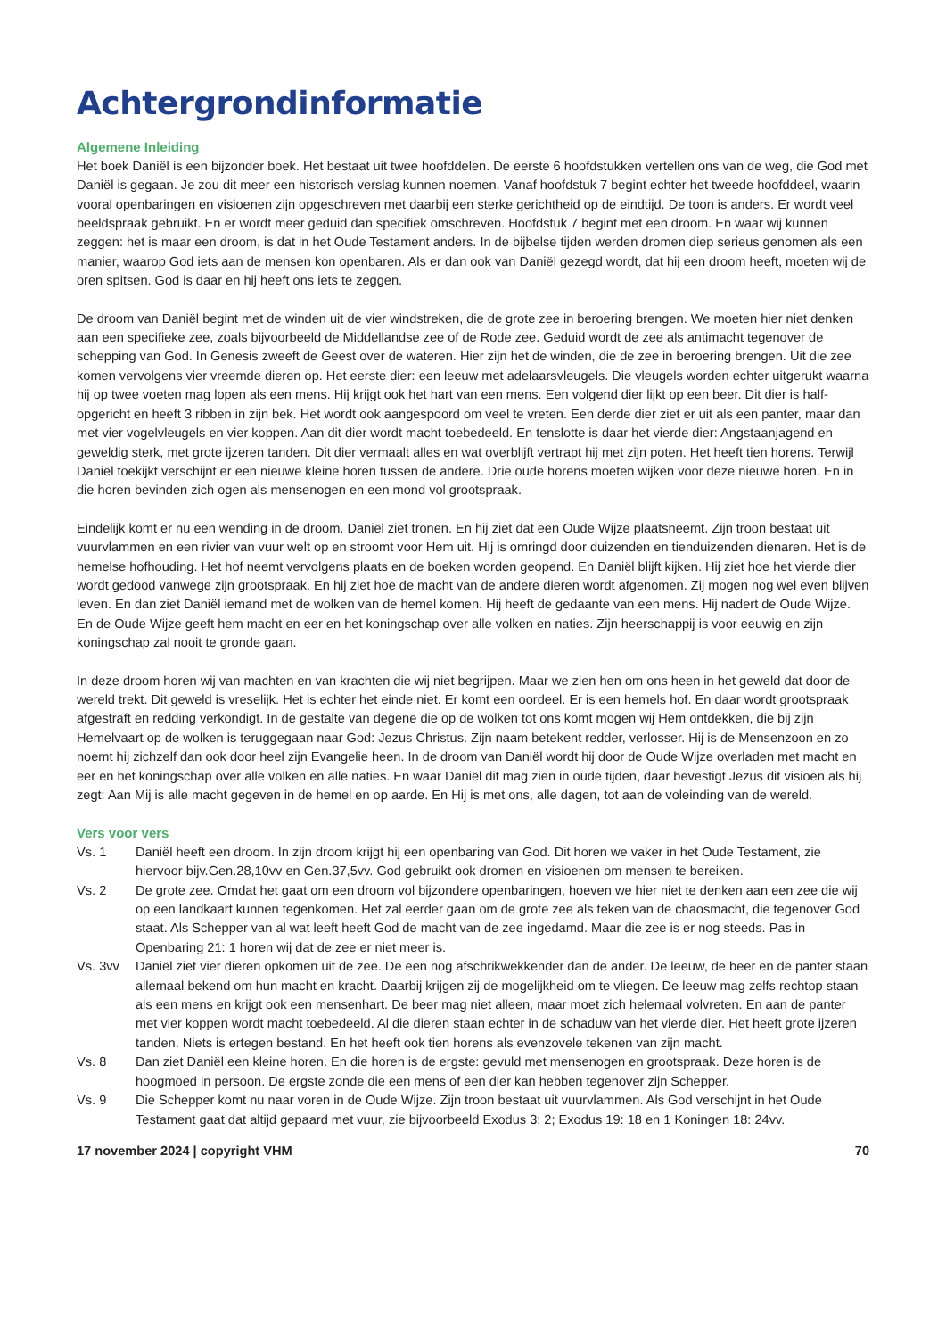Achtergrondinformatie
Algemene Inleiding
Het boek Daniël is een bijzonder boek. Het bestaat uit twee hoofddelen. De eerste 6 hoofdstukken vertellen ons van de weg, die God met Daniël is gegaan. Je zou dit meer een historisch verslag kunnen noemen. Vanaf hoofdstuk 7 begint echter het tweede hoofddeel, waarin vooral openbaringen en visioenen zijn opgeschreven met daarbij een sterke gerichtheid op de eindtijd. De toon is anders. Er wordt veel beeldspraak gebruikt. En er wordt meer geduid dan specifiek omschreven. Hoofdstuk 7 begint met een droom. En waar wij kunnen zeggen: het is maar een droom, is dat in het Oude Testament anders. In de bijbelse tijden werden dromen diep serieus genomen als een manier, waarop God iets aan de mensen kon openbaren. Als er dan ook van Daniël gezegd wordt, dat hij een droom heeft, moeten wij de oren spitsen. God is daar en hij heeft ons iets te zeggen.
De droom van Daniël begint met de winden uit de vier windstreken, die de grote zee in beroering brengen. We moeten hier niet denken aan een specifieke zee, zoals bijvoorbeeld de Middellandse zee of de Rode zee. Geduid wordt de zee als antimacht tegenover de schepping van God. In Genesis zweeft de Geest over de wateren. Hier zijn het de winden, die de zee in beroering brengen. Uit die zee komen vervolgens vier vreemde dieren op. Het eerste dier: een leeuw met adelaarsvleugels. Die vleugels worden echter uitgerukt waarna hij op twee voeten mag lopen als een mens. Hij krijgt ook het hart van een mens. Een volgend dier lijkt op een beer. Dit dier is half-opgericht en heeft 3 ribben in zijn bek. Het wordt ook aangespoord om veel te vreten. Een derde dier ziet er uit als een panter, maar dan met vier vogelvleugels en vier koppen. Aan dit dier wordt macht toebedeeld. En tenslotte is daar het vierde dier: Angstaanjagend en geweldig sterk, met grote ijzeren tanden. Dit dier vermaalt alles en wat overblijft vertrapt hij met zijn poten. Het heeft tien horens. Terwijl Daniël toekijkt verschijnt er een nieuwe kleine horen tussen de andere. Drie oude horens moeten wijken voor deze nieuwe horen. En in die horen bevinden zich ogen als mensenogen en een mond vol grootspraak.
Eindelijk komt er nu een wending in de droom. Daniël ziet tronen. En hij ziet dat een Oude Wijze plaatsneemt. Zijn troon bestaat uit vuurvlammen en een rivier van vuur welt op en stroomt voor Hem uit. Hij is omringd door duizenden en tienduizenden dienaren. Het is de hemelse hofhouding. Het hof neemt vervolgens plaats en de boeken worden geopend. En Daniël blijft kijken. Hij ziet hoe het vierde dier wordt gedood vanwege zijn grootspraak. En hij ziet hoe de macht van de andere dieren wordt afgenomen. Zij mogen nog wel even blijven leven. En dan ziet Daniël iemand met de wolken van de hemel komen. Hij heeft de gedaante van een mens. Hij nadert de Oude Wijze. En de Oude Wijze geeft hem macht en eer en het koningschap over alle volken en naties. Zijn heerschappij is voor eeuwig en zijn koningschap zal nooit te gronde gaan.
In deze droom horen wij van machten en van krachten die wij niet begrijpen. Maar we zien hen om ons heen in het geweld dat door de wereld trekt. Dit geweld is vreselijk. Het is echter het einde niet. Er komt een oordeel. Er is een hemels hof. En daar wordt grootspraak afgestraft en redding verkondigt. In de gestalte van degene die op de wolken tot ons komt mogen wij Hem ontdekken, die bij zijn Hemelvaart op de wolken is teruggegaan naar God: Jezus Christus. Zijn naam betekent redder, verlosser. Hij is de Mensenzoon en zo noemt hij zichzelf dan ook door heel zijn Evangelie heen. In de droom van Daniël wordt hij door de Oude Wijze overladen met macht en eer en het koningschap over alle volken en alle naties. En waar Daniël dit mag zien in oude tijden, daar bevestigt Jezus dit visioen als hij zegt: Aan Mij is alle macht gegeven in de hemel en op aarde. En Hij is met ons, alle dagen, tot aan de voleinding van de wereld.
Vers voor vers
Vs. 1 Daniël heeft een droom. In zijn droom krijgt hij een openbaring van God. Dit horen we vaker in het Oude Testament, zie hiervoor bijv.Gen.28,10vv en Gen.37,5vv. God gebruikt ook dromen en visioenen om mensen te bereiken.
Vs. 2 De grote zee. Omdat het gaat om een droom vol bijzondere openbaringen, hoeven we hier niet te denken aan een zee die wij op een landkaart kunnen tegenkomen. Het zal eerder gaan om de grote zee als teken van de chaosmacht, die tegenover God staat. Als Schepper van al wat leeft heeft God de macht van de zee ingedamd. Maar die zee is er nog steeds. Pas in Openbaring 21: 1 horen wij dat de zee er niet meer is.
Vs. 3vv Daniël ziet vier dieren opkomen uit de zee. De een nog afschrikwekkender dan de ander. De leeuw, de beer en de panter staan allemaal bekend om hun macht en kracht. Daarbij krijgen zij de mogelijkheid om te vliegen. De leeuw mag zelfs rechtop staan als een mens en krijgt ook een mensenhart. De beer mag niet alleen, maar moet zich helemaal volvreten. En aan de panter met vier koppen wordt macht toebedeeld. Al die dieren staan echter in de schaduw van het vierde dier. Het heeft grote ijzeren tanden. Niets is ertegen bestand. En het heeft ook tien horens als evenzovele tekenen van zijn macht.
Vs. 8 Dan ziet Daniël een kleine horen. En die horen is de ergste: gevuld met mensenogen en grootspraak. Deze horen is de hoogmoed in persoon. De ergste zonde die een mens of een dier kan hebben tegenover zijn Schepper.
Vs. 9 Die Schepper komt nu naar voren in de Oude Wijze. Zijn troon bestaat uit vuurvlammen. Als God verschijnt in het Oude Testament gaat dat altijd gepaard met vuur, zie bijvoorbeeld Exodus 3: 2; Exodus 19: 18 en 1 Koningen 18: 24vv.
17 november 2024 | copyright VHM 70